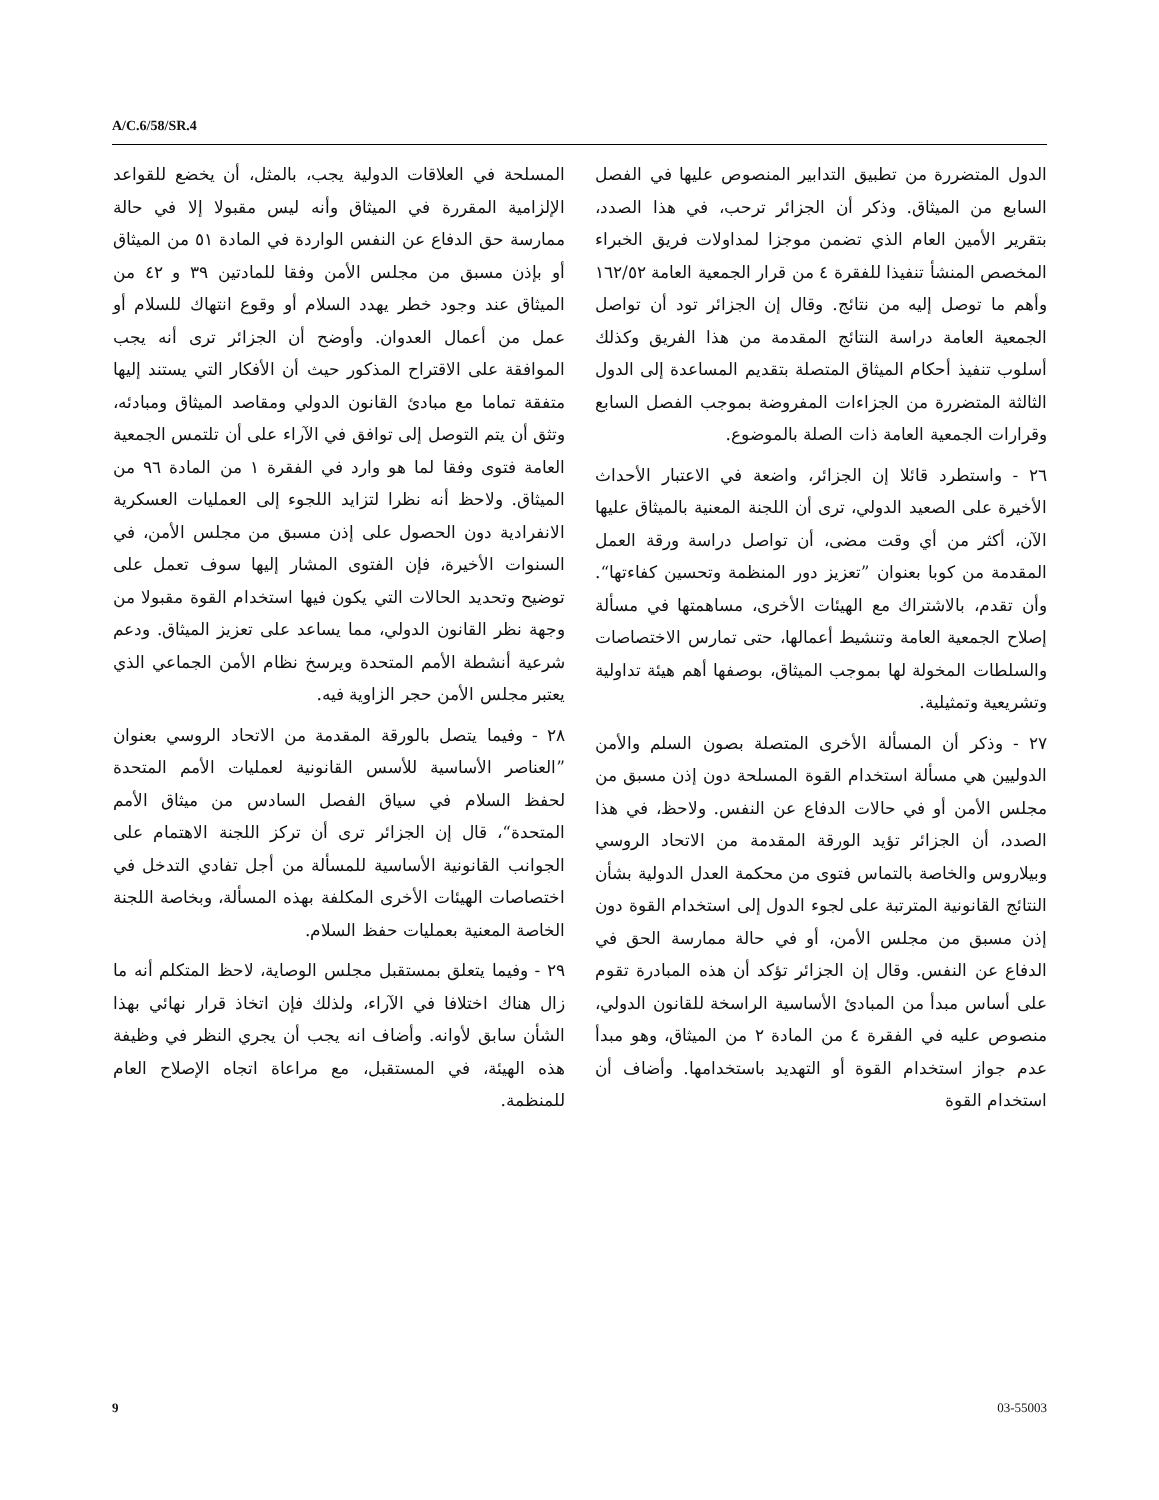A/C.6/58/SR.4
الدول المتضررة من تطبيق التدابير المنصوص عليها في الفصل السابع من الميثاق. وذكر أن الجزائر ترحب، في هذا الصدد، بتقرير الأمين العام الذي تضمن موجزا لمداولات فريق الخبراء المخصص المنشأ تنفيذا للفقرة ٤ من قرار الجمعية العامة ١٦٢/٥٢ وأهم ما توصل إليه من نتائج. وقال إن الجزائر تود أن تواصل الجمعية العامة دراسة النتائج المقدمة من هذا الفريق وكذلك أسلوب تنفيذ أحكام الميثاق المتصلة بتقديم المساعدة إلى الدول الثالثة المتضررة من الجزاءات المفروضة بموجب الفصل السابع وقرارات الجمعية العامة ذات الصلة بالموضوع.
٢٦ - واستطرد قائلا إن الجزائر، واضعة في الاعتبار الأحداث الأخيرة على الصعيد الدولي، ترى أن اللجنة المعنية بالميثاق عليها الآن، أكثر من أي وقت مضى، أن تواصل دراسة ورقة العمل المقدمة من كوبا بعنوان ”تعزيز دور المنظمة وتحسين كفاءتها“. وأن تقدم، بالاشتراك مع الهيئات الأخرى، مساهمتها في مسألة إصلاح الجمعية العامة وتنشيط أعمالها، حتى تمارس الاختصاصات والسلطات المخولة لها بموجب الميثاق، بوصفها أهم هيئة تداولية وتشريعية وتمثيلية.
٢٧ - وذكر أن المسألة الأخرى المتصلة بصون السلم والأمن الدوليين هي مسألة استخدام القوة المسلحة دون إذن مسبق من مجلس الأمن أو في حالات الدفاع عن النفس. ولاحظ، في هذا الصدد، أن الجزائر تؤيد الورقة المقدمة من الاتحاد الروسي وبيلاروس والخاصة بالتماس فتوى من محكمة العدل الدولية بشأن النتائج القانونية المترتبة على لجوء الدول إلى استخدام القوة دون إذن مسبق من مجلس الأمن، أو في حالة ممارسة الحق في الدفاع عن النفس. وقال إن الجزائر تؤكد أن هذه المبادرة تقوم على أساس مبدأ من المبادئ الأساسية الراسخة للقانون الدولي، منصوص عليه في الفقرة ٤ من المادة ٢ من الميثاق، وهو مبدأ عدم جواز استخدام القوة أو التهديد باستخدامها. وأضاف أن استخدام القوة
المسلحة في العلاقات الدولية يجب، بالمثل، أن يخضع للقواعد الإلزامية المقررة في الميثاق وأنه ليس مقبولا إلا في حالة ممارسة حق الدفاع عن النفس الواردة في المادة ٥١ من الميثاق أو بإذن مسبق من مجلس الأمن وفقا للمادتين ٣٩ و ٤٢ من الميثاق عند وجود خطر يهدد السلام أو وقوع انتهاك للسلام أو عمل من أعمال العدوان. وأوضح أن الجزائر ترى أنه يجب الموافقة على الاقتراح المذكور حيث أن الأفكار التي يستند إليها متفقة تماما مع مبادئ القانون الدولي ومقاصد الميثاق ومبادئه، وتثق أن يتم التوصل إلى توافق في الآراء على أن تلتمس الجمعية العامة فتوى وفقا لما هو وارد في الفقرة ١ من المادة ٩٦ من الميثاق. ولاحظ أنه نظرا لتزايد اللجوء إلى العمليات العسكرية الانفرادية دون الحصول على إذن مسبق من مجلس الأمن، في السنوات الأخيرة، فإن الفتوى المشار إليها سوف تعمل على توضيح وتحديد الحالات التي يكون فيها استخدام القوة مقبولا من وجهة نظر القانون الدولي، مما يساعد على تعزيز الميثاق. ودعم شرعية أنشطة الأمم المتحدة ويرسخ نظام الأمن الجماعي الذي يعتبر مجلس الأمن حجر الزاوية فيه.
٢٨ - وفيما يتصل بالورقة المقدمة من الاتحاد الروسي بعنوان ”العناصر الأساسية للأسس القانونية لعمليات الأمم المتحدة لحفظ السلام في سياق الفصل السادس من ميثاق الأمم المتحدة“، قال إن الجزائر ترى أن تركز اللجنة الاهتمام على الجوانب القانونية الأساسية للمسألة من أجل تفادي التدخل في اختصاصات الهيئات الأخرى المكلفة بهذه المسألة، وبخاصة اللجنة الخاصة المعنية بعمليات حفظ السلام.
٢٩ - وفيما يتعلق بمستقبل مجلس الوصاية، لاحظ المتكلم أنه ما زال هناك اختلافا في الآراء، ولذلك فإن اتخاذ قرار نهائي بهذا الشأن سابق لأوانه. وأضاف انه يجب أن يجري النظر في وظيفة هذه الهيئة، في المستقبل، مع مراعاة اتجاه الإصلاح العام للمنظمة.
9 03-55003